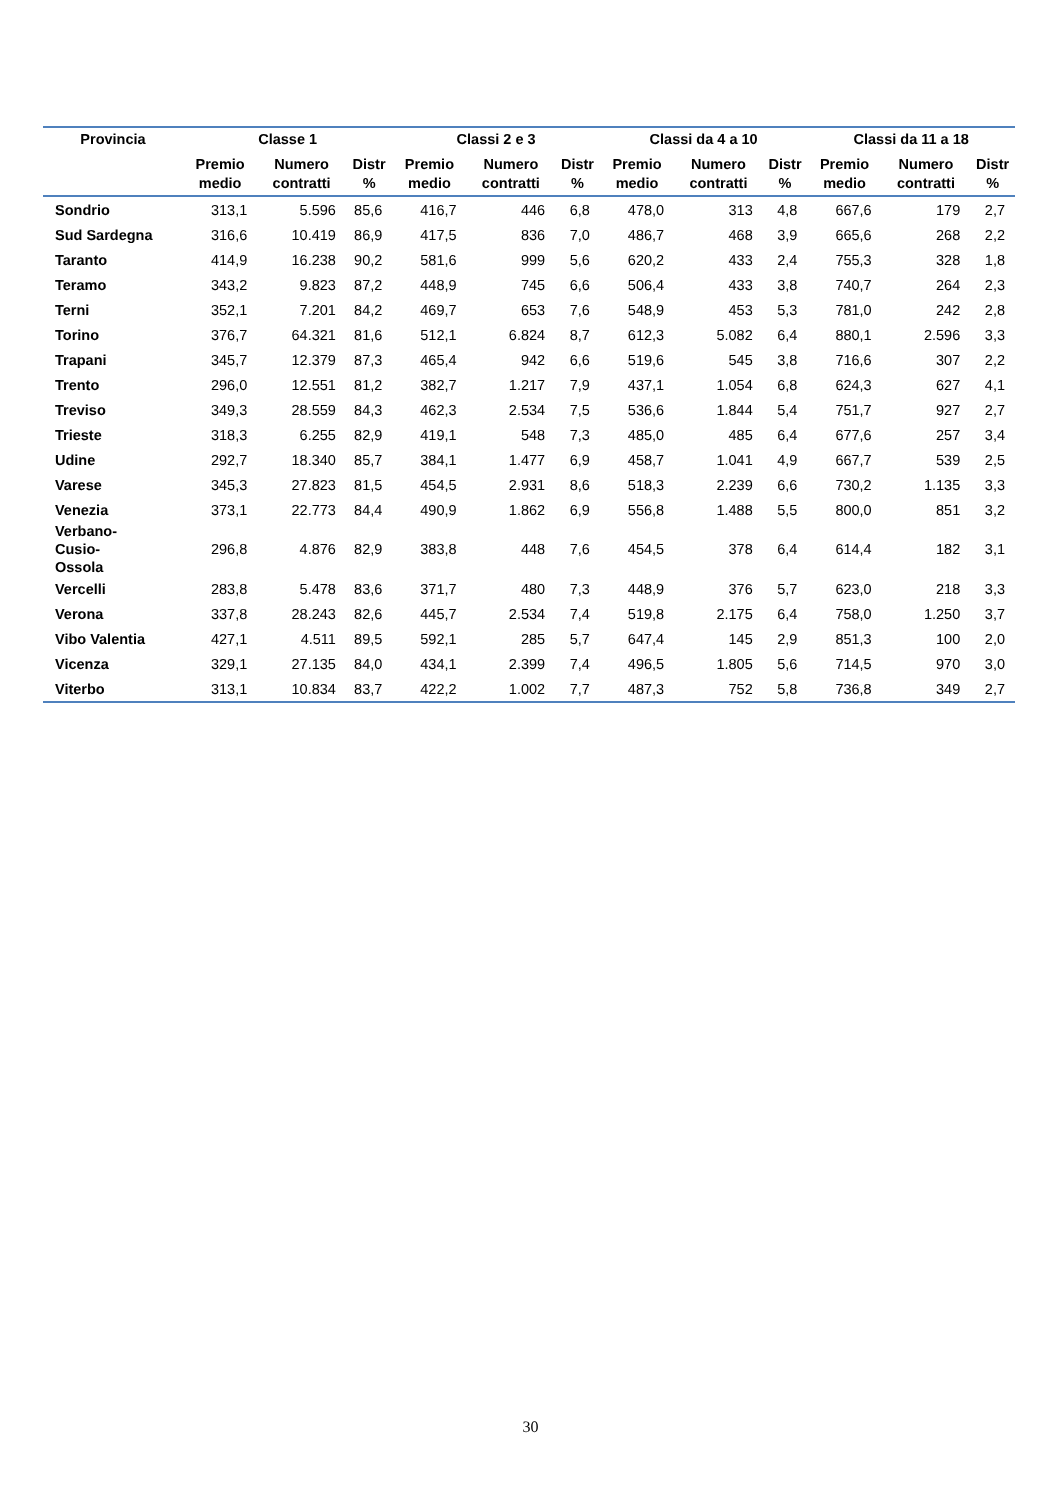| Provincia | Classe 1 | | | Classi 2 e 3 | | | Classi da 4 a 10 | | | Classi da 11 a 18 | | |
| --- | --- | --- | --- | --- | --- | --- | --- | --- | --- | --- | --- | --- |
| | Premio medio | Numero contratti | Distr % | Premio medio | Numero contratti | Distr % | Premio medio | Numero contratti | Distr % | Premio medio | Numero contratti | Distr % |
| Sondrio | 313,1 | 5.596 | 85,6 | 416,7 | 446 | 6,8 | 478,0 | 313 | 4,8 | 667,6 | 179 | 2,7 |
| Sud Sardegna | 316,6 | 10.419 | 86,9 | 417,5 | 836 | 7,0 | 486,7 | 468 | 3,9 | 665,6 | 268 | 2,2 |
| Taranto | 414,9 | 16.238 | 90,2 | 581,6 | 999 | 5,6 | 620,2 | 433 | 2,4 | 755,3 | 328 | 1,8 |
| Teramo | 343,2 | 9.823 | 87,2 | 448,9 | 745 | 6,6 | 506,4 | 433 | 3,8 | 740,7 | 264 | 2,3 |
| Terni | 352,1 | 7.201 | 84,2 | 469,7 | 653 | 7,6 | 548,9 | 453 | 5,3 | 781,0 | 242 | 2,8 |
| Torino | 376,7 | 64.321 | 81,6 | 512,1 | 6.824 | 8,7 | 612,3 | 5.082 | 6,4 | 880,1 | 2.596 | 3,3 |
| Trapani | 345,7 | 12.379 | 87,3 | 465,4 | 942 | 6,6 | 519,6 | 545 | 3,8 | 716,6 | 307 | 2,2 |
| Trento | 296,0 | 12.551 | 81,2 | 382,7 | 1.217 | 7,9 | 437,1 | 1.054 | 6,8 | 624,3 | 627 | 4,1 |
| Treviso | 349,3 | 28.559 | 84,3 | 462,3 | 2.534 | 7,5 | 536,6 | 1.844 | 5,4 | 751,7 | 927 | 2,7 |
| Trieste | 318,3 | 6.255 | 82,9 | 419,1 | 548 | 7,3 | 485,0 | 485 | 6,4 | 677,6 | 257 | 3,4 |
| Udine | 292,7 | 18.340 | 85,7 | 384,1 | 1.477 | 6,9 | 458,7 | 1.041 | 4,9 | 667,7 | 539 | 2,5 |
| Varese | 345,3 | 27.823 | 81,5 | 454,5 | 2.931 | 8,6 | 518,3 | 2.239 | 6,6 | 730,2 | 1.135 | 3,3 |
| Venezia | 373,1 | 22.773 | 84,4 | 490,9 | 1.862 | 6,9 | 556,8 | 1.488 | 5,5 | 800,0 | 851 | 3,2 |
| Verbano- Cusio- Ossola | 296,8 | 4.876 | 82,9 | 383,8 | 448 | 7,6 | 454,5 | 378 | 6,4 | 614,4 | 182 | 3,1 |
| Vercelli | 283,8 | 5.478 | 83,6 | 371,7 | 480 | 7,3 | 448,9 | 376 | 5,7 | 623,0 | 218 | 3,3 |
| Verona | 337,8 | 28.243 | 82,6 | 445,7 | 2.534 | 7,4 | 519,8 | 2.175 | 6,4 | 758,0 | 1.250 | 3,7 |
| Vibo Valentia | 427,1 | 4.511 | 89,5 | 592,1 | 285 | 5,7 | 647,4 | 145 | 2,9 | 851,3 | 100 | 2,0 |
| Vicenza | 329,1 | 27.135 | 84,0 | 434,1 | 2.399 | 7,4 | 496,5 | 1.805 | 5,6 | 714,5 | 970 | 3,0 |
| Viterbo | 313,1 | 10.834 | 83,7 | 422,2 | 1.002 | 7,7 | 487,3 | 752 | 5,8 | 736,8 | 349 | 2,7 |
30